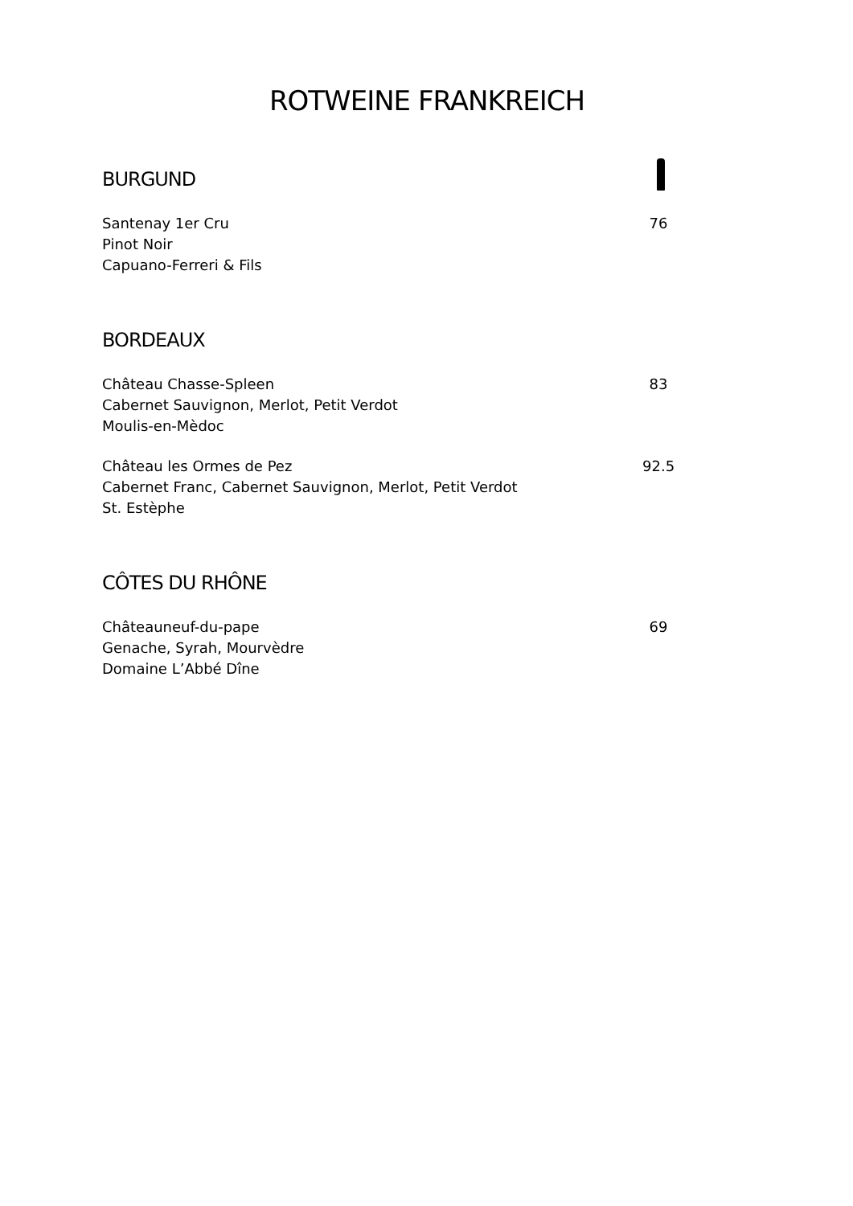ROTWEINE FRANKREICH
BURGUND
Santenay 1er Cru
Pinot Noir
Capuano-Ferreri & Fils
76
BORDEAUX
Château Chasse-Spleen
Cabernet Sauvignon, Merlot, Petit Verdot
Moulis-en-Mèdoc
83
Château les Ormes de Pez
Cabernet Franc, Cabernet Sauvignon, Merlot, Petit Verdot
St. Estèphe
92.5
CÔTES DU RHÔNE
Châteauneuf-du-pape
Genache, Syrah, Mourvèdre
Domaine L’Abbé Dîne
69